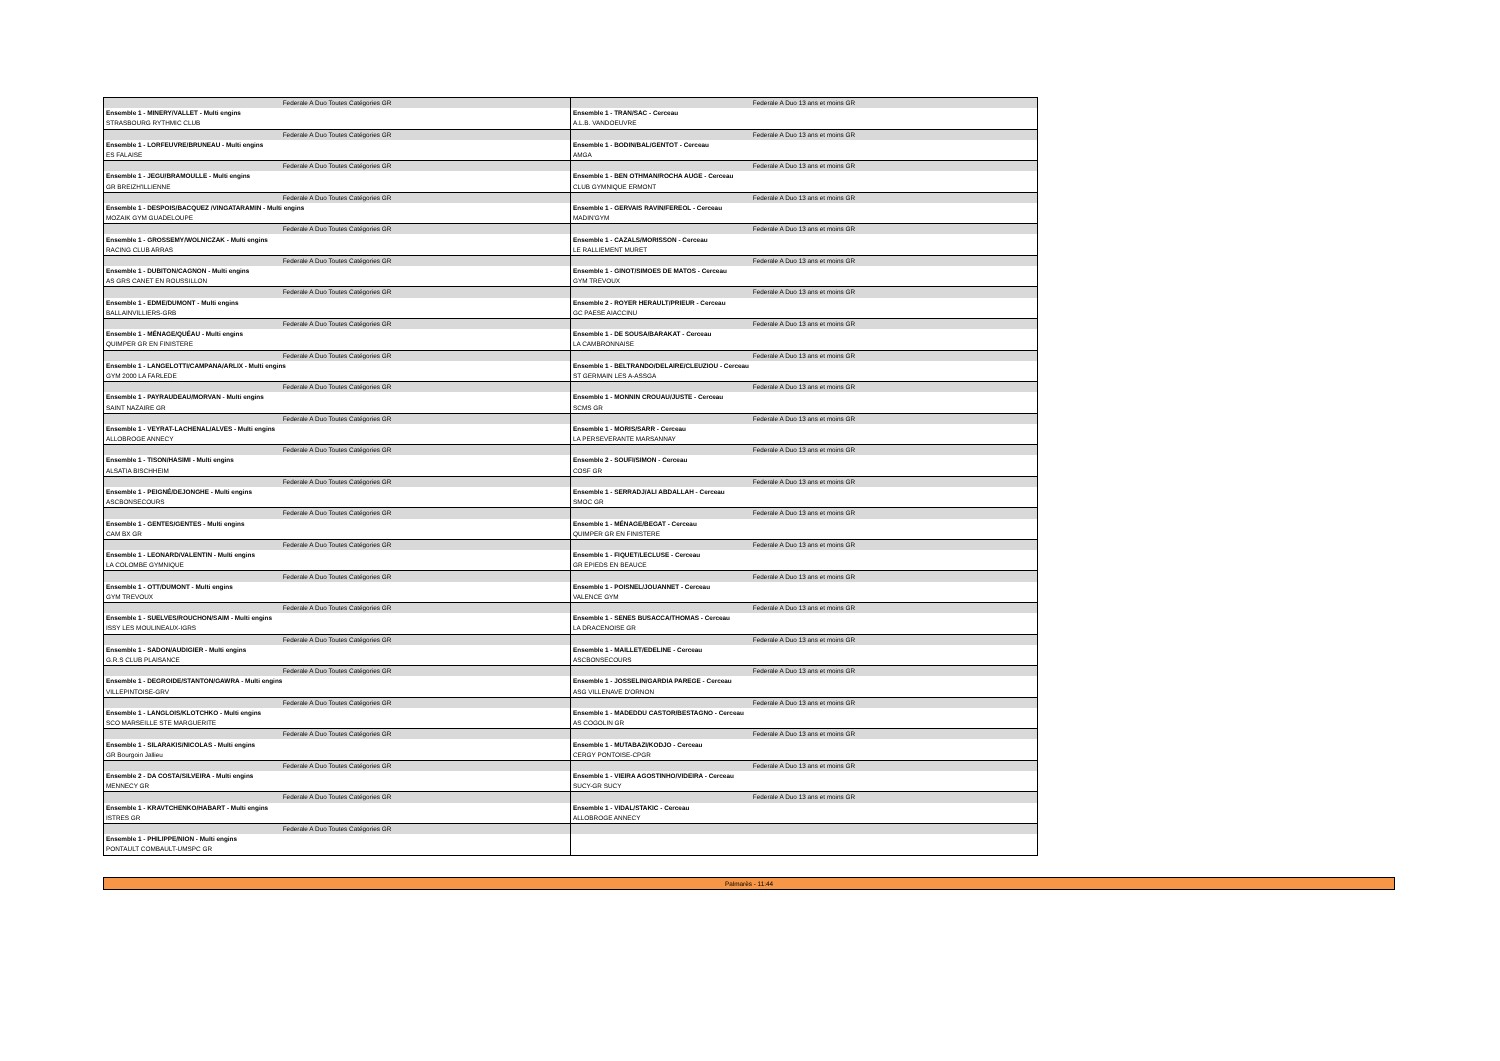| Federale A Duo Toutes Catégories GR | Federale A Duo 13 ans et moins GR |
| Ensemble 1 - MINERY/VALLET - Multi engins | Ensemble 1 - TRAN/SAC - Cerceau |
| STRASBOURG RYTHMIC CLUB | A.L.B. VANDOEUVRE |
| Federale A Duo Toutes Catégories GR | Federale A Duo 13 ans et moins GR |
| Ensemble 1 - LORFEUVRE/BRUNEAU - Multi engins | Ensemble 1 - BODIN/BAL/GENTOT - Cerceau |
| ES FALAISE | AMGA |
| Federale A Duo Toutes Catégories GR | Federale A Duo 13 ans et moins GR |
| Ensemble 1 - JEGU/BRAMOULLE - Multi engins | Ensemble 1 - BEN OTHMAN/ROCHA AUGE - Cerceau |
| GR BREIZH'ILLIENNE | CLUB GYMNIQUE ERMONT |
| Federale A Duo Toutes Catégories GR | Federale A Duo 13 ans et moins GR |
| Ensemble 1 - DESPOIS/BACQUEZ /VINGATARAMIN - Multi engins | Ensemble 1 - GERVAIS RAVIN/FEREOL - Cerceau |
| MOZAIK GYM GUADELOUPE | MADIN'GYM |
| Federale A Duo Toutes Catégories GR | Federale A Duo 13 ans et moins GR |
| Ensemble 1 - GROSSEMY/WOLNICZAK - Multi engins | Ensemble 1 - CAZALS/MORISSON - Cerceau |
| RACING CLUB ARRAS | LE RALLIEMENT MURET |
| Federale A Duo Toutes Catégories GR | Federale A Duo 13 ans et moins GR |
| Ensemble 1 - DUBITON/CAGNON - Multi engins | Ensemble 1 - GINOT/SIMOES DE MATOS - Cerceau |
| AS GRS CANET EN ROUSSILLON | GYM TREVOUX |
| Federale A Duo Toutes Catégories GR | Federale A Duo 13 ans et moins GR |
| Ensemble 1 - EDME/DUMONT - Multi engins | Ensemble 2 - ROYER HERAULT/PRIEUR - Cerceau |
| BALLAINVILLIERS-GRB | GC PAESE AIACCINU |
| Federale A Duo Toutes Catégories GR | Federale A Duo 13 ans et moins GR |
| Ensemble 1 - MÉNAGE/QUÉAU - Multi engins | Ensemble 1 - DE SOUSA/BARAKAT - Cerceau |
| QUIMPER GR EN FINISTERE | LA CAMBRONNAISE |
| Federale A Duo Toutes Catégories GR | Federale A Duo 13 ans et moins GR |
| Ensemble 1 - LANGELOTTI/CAMPANA/ARLIX - Multi engins | Ensemble 1 - BELTRANDO/DELAIRE/CLEUZIOU - Cerceau |
| GYM 2000 LA FARLEDE | ST GERMAIN LES A-ASSGA |
| Federale A Duo Toutes Catégories GR | Federale A Duo 13 ans et moins GR |
| Ensemble 1 - PAYRAUDEAU/MORVAN - Multi engins | Ensemble 1 - MONNIN CROUAU/JUSTE - Cerceau |
| SAINT NAZAIRE GR | SCMS GR |
| Federale A Duo Toutes Catégories GR | Federale A Duo 13 ans et moins GR |
| Ensemble 1 - VEYRAT-LACHENAL/ALVES - Multi engins | Ensemble 1 - MORIS/SARR - Cerceau |
| ALLOBROGE ANNECY | LA PERSEVERANTE MARSANNAY |
| Federale A Duo Toutes Catégories GR | Federale A Duo 13 ans et moins GR |
| Ensemble 1 - TISON/HASIMI - Multi engins | Ensemble 2 - SOUFI/SIMON - Cerceau |
| ALSATIA BISCHHEIM | COSF GR |
| Federale A Duo Toutes Catégories GR | Federale A Duo 13 ans et moins GR |
| Ensemble 1 - PEIGNÉ/DEJONGHE - Multi engins | Ensemble 1 - SERRADJ/ALI ABDALLAH - Cerceau |
| ASCBONSECOURS | SMOC GR |
| Federale A Duo Toutes Catégories GR | Federale A Duo 13 ans et moins GR |
| Ensemble 1 - GENTES/GENTES - Multi engins | Ensemble 1 - MÉNAGE/BEGAT - Cerceau |
| CAM BX GR | QUIMPER GR EN FINISTERE |
| Federale A Duo Toutes Catégories GR | Federale A Duo 13 ans et moins GR |
| Ensemble 1 - LEONARD/VALENTIN - Multi engins | Ensemble 1 - FIQUET/LECLUSE - Cerceau |
| LA COLOMBE GYMNIQUE | GR EPIEDS EN BEAUCE |
| Federale A Duo Toutes Catégories GR | Federale A Duo 13 ans et moins GR |
| Ensemble 1 - OTT/DUMONT - Multi engins | Ensemble 1 - POISNEL/JOUANNET - Cerceau |
| GYM TREVOUX | VALENCE GYM |
| Federale A Duo Toutes Catégories GR | Federale A Duo 13 ans et moins GR |
| Ensemble 1 - SUELVES/ROUCHON/SAIM - Multi engins | Ensemble 1 - SENES BUSACCA/THOMAS - Cerceau |
| ISSY LES MOULINEAUX-IGRS | LA DRACENOISE GR |
| Federale A Duo Toutes Catégories GR | Federale A Duo 13 ans et moins GR |
| Ensemble 1 - SADON/AUDIGIER - Multi engins | Ensemble 1 - MAILLET/EDELINE - Cerceau |
| G.R.S CLUB PLAISANCE | ASCBONSECOURS |
| Federale A Duo Toutes Catégories GR | Federale A Duo 13 ans et moins GR |
| Ensemble 1 - DEGROIDE/STANTON/GAWRA - Multi engins | Ensemble 1 - JOSSELIN/GARDIA PAREGE - Cerceau |
| VILLEPINTOISE-GRV | ASG VILLENAVE D'ORNON |
| Federale A Duo Toutes Catégories GR | Federale A Duo 13 ans et moins GR |
| Ensemble 1 - LANGLOIS/KLOTCHKO - Multi engins | Ensemble 1 - MADEDDU CASTOR/BESTAGNO - Cerceau |
| SCO MARSEILLE STE MARGUERITE | AS COGOLIN GR |
| Federale A Duo Toutes Catégories GR | Federale A Duo 13 ans et moins GR |
| Ensemble 1 - SILARAKIS/NICOLAS - Multi engins | Ensemble 1 - MUTABAZI/KODJO - Cerceau |
| GR Bourgoin Jallieu | CERGY PONTOISE-CPGR |
| Federale A Duo Toutes Catégories GR | Federale A Duo 13 ans et moins GR |
| Ensemble 2 - DA COSTA/SILVEIRA - Multi engins | Ensemble 1 - VIEIRA AGOSTINHO/VIDEIRA - Cerceau |
| MENNECY GR | SUCY-GR SUCY |
| Federale A Duo Toutes Catégories GR | Federale A Duo 13 ans et moins GR |
| Ensemble 1 - KRAVTCHENKO/HABART - Multi engins | Ensemble 1 - VIDAL/STAKIC - Cerceau |
| ISTRES GR | ALLOBROGE ANNECY |
| Federale A Duo Toutes Catégories GR | |
| Ensemble 1 - PHILIPPE/NION - Multi engins | |
| PONTAULT COMBAULT-UMSPC GR | |
Palmarès - 11:44